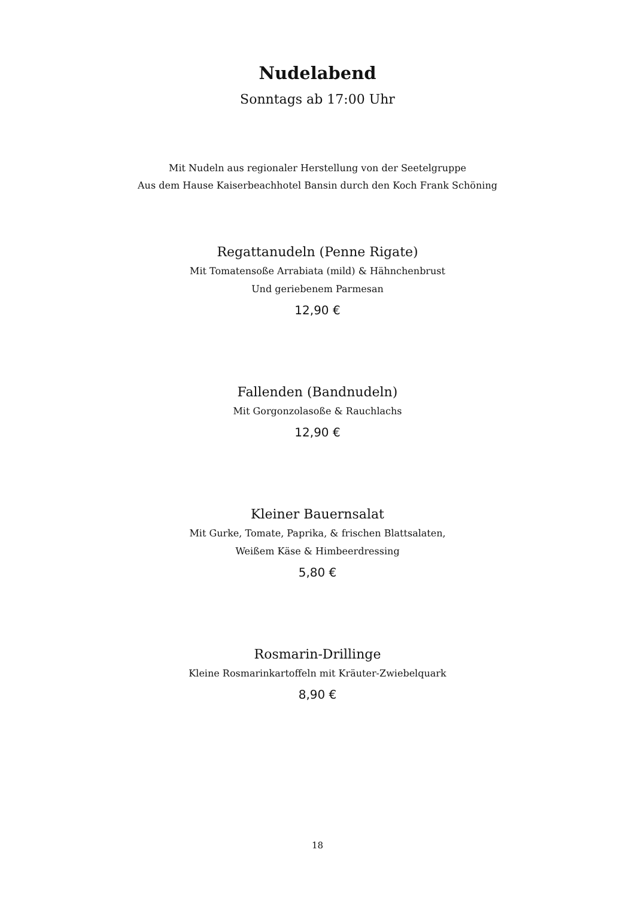Nudelabend
Sonntags ab 17:00 Uhr
Mit Nudeln aus regionaler Herstellung von der Seetelgruppe
Aus dem Hause Kaiserbeachhotel Bansin durch den Koch Frank Schöning
Regattanudeln (Penne Rigate)
Mit Tomatensoße Arrabiata (mild) & Hähnchenbrust
Und geriebenem Parmesan
12,90 €
Fallenden (Bandnudeln)
Mit Gorgonzolasoße & Rauchlachs
12,90 €
Kleiner Bauernsalat
Mit Gurke, Tomate, Paprika, & frischen Blattsalaten,
Weißem Käse & Himbeerdressing
5,80 €
Rosmarin-Drillinge
Kleine Rosmarinkartoffeln mit Kräuter-Zwiebelquark
8,90 €
18